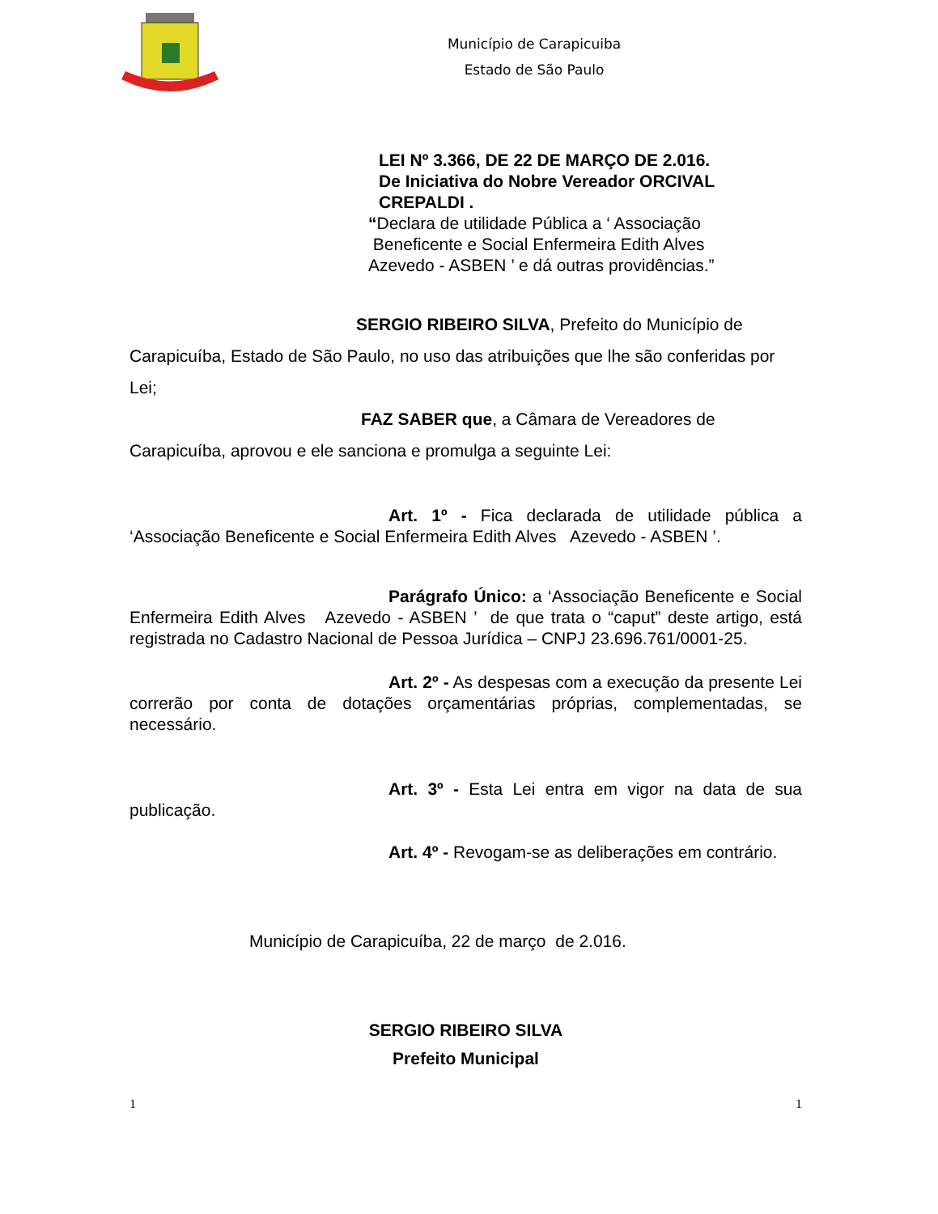Município de Carapicuiba
Estado de São Paulo
LEI Nº 3.366, DE 22 DE MARÇO DE 2.016.
De Iniciativa do Nobre Vereador ORCIVAL
CREPALDI .
“Declara de utilidade Pública a ‘ Associação
Beneficente e Social Enfermeira Edith Alves
Azevedo - ASBEN ’ e dá outras providências.”
SERGIO RIBEIRO SILVA, Prefeito do Município de Carapicuíba, Estado de São Paulo, no uso das atribuições que lhe são conferidas por Lei;
FAZ SABER que, a Câmara de Vereadores de Carapicuíba, aprovou e ele sanciona e promulga a seguinte Lei:
Art. 1º - Fica declarada de utilidade pública a ‘Associação Beneficente e Social Enfermeira Edith Alves Azevedo - ASBEN ’.
Parágrafo Único: a ‘Associação Beneficente e Social Enfermeira Edith Alves Azevedo - ASBEN ’ de que trata o “caput” deste artigo, está registrada no Cadastro Nacional de Pessoa Jurídica – CNPJ 23.696.761/0001-25.
Art. 2º - As despesas com a execução da presente Lei correrão por conta de dotações orçamentárias próprias, complementadas, se necessário.
Art. 3º - Esta Lei entra em vigor na data de sua publicação.
Art. 4º - Revogam-se as deliberações em contrário.
Município de Carapicuíba, 22 de março de 2.016.
SERGIO RIBEIRO SILVA
Prefeito Municipal
1 1